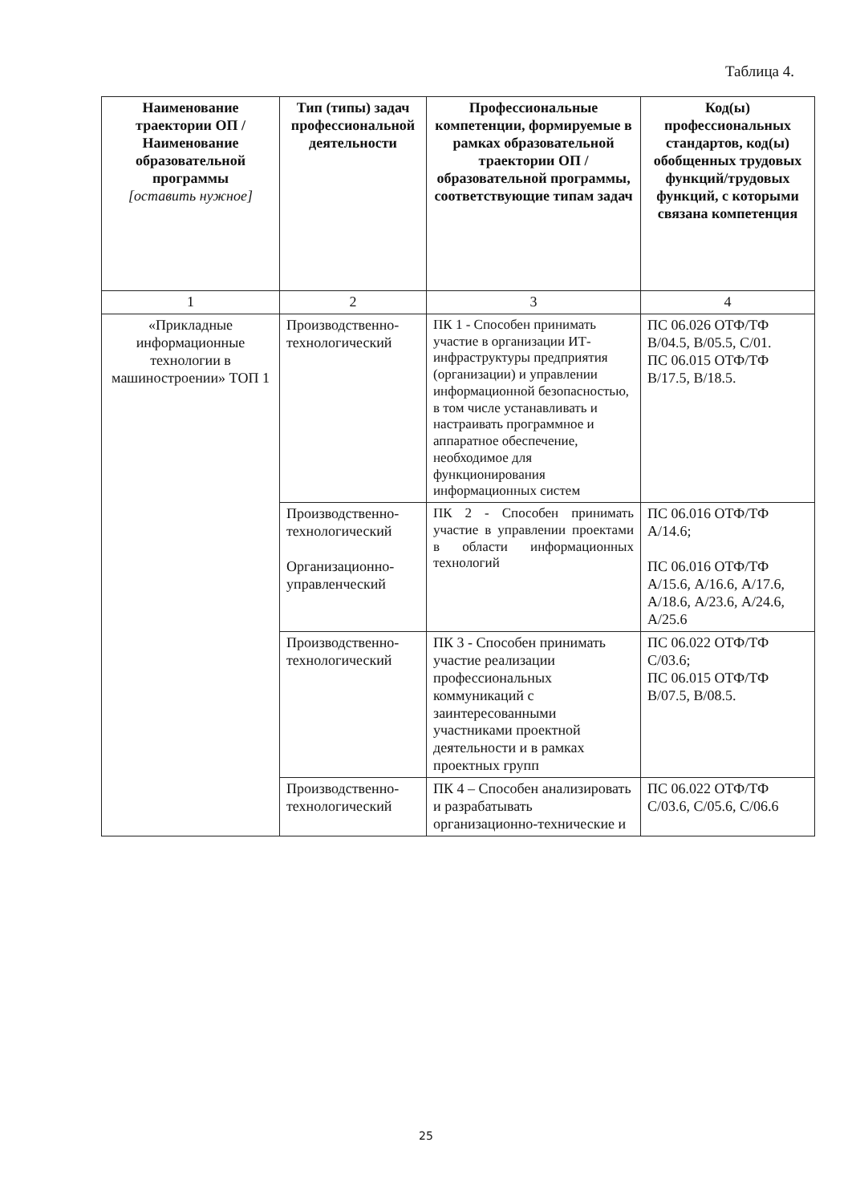Таблица 4.
| Наименование траектории ОП / Наименование образовательной программы [оставить нужное] | Тип (типы) задач профессиональной деятельности | Профессиональные компетенции, формируемые в рамках образовательной траектории ОП / образовательной программы, соответствующие типам задач | Код(ы) профессиональных стандартов, код(ы) обобщенных трудовых функций/трудовых функций, с которыми связана компетенция |
| --- | --- | --- | --- |
| 1 | 2 | 3 | 4 |
| «Прикладные информационные технологии в машиностроении» ТОП 1 | Производственно-технологический | ПК 1 - Способен принимать участие в организации ИТ-инфраструктуры предприятия (организации) и управлении информационной безопасностью, в том числе устанавливать и настраивать программное и аппаратное обеспечение, необходимое для функционирования информационных систем | ПС 06.026 ОТФ/ТФ В/04.5, В/05.5, С/01. ПС 06.015 ОТФ/ТФ В/17.5, В/18.5. |
| | Производственно-технологический Организационно-управленческий | ПК 2 - Способен принимать участие в управлении проектами в области информационных технологий | ПС 06.016 ОТФ/ТФ А/14.6; ПС 06.016 ОТФ/ТФ А/15.6, А/16.6, А/17.6, А/18.6, А/23.6, А/24.6, А/25.6 |
| | Производственно-технологический | ПК 3 - Способен принимать участие реализации профессиональных коммуникаций с заинтересованными участниками проектной деятельности и в рамках проектных групп | ПС 06.022 ОТФ/ТФ С/03.6; ПС 06.015 ОТФ/ТФ В/07.5, В/08.5. |
| | Производственно-технологический | ПК 4 – Способен анализировать и разрабатывать организационно-технические и | ПС 06.022 ОТФ/ТФ С/03.6, С/05.6, С/06.6 |
25